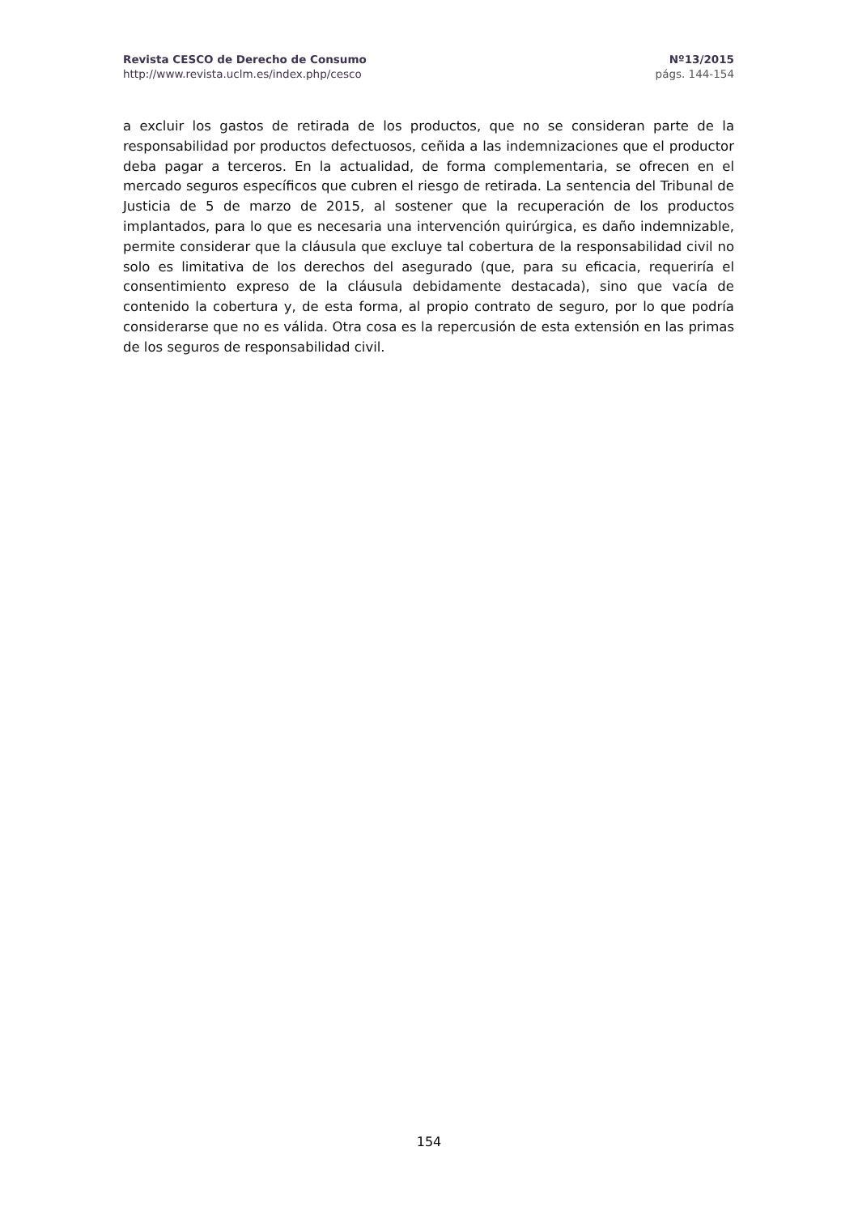Revista CESCO de Derecho de Consumo Nº13/2015
http://www.revista.uclm.es/index.php/cesco págs. 144-154
a excluir los gastos de retirada de los productos, que no se consideran parte de la responsabilidad por productos defectuosos, ceñida a las indemnizaciones que el productor deba pagar a terceros. En la actualidad, de forma complementaria, se ofrecen en el mercado seguros específicos que cubren el riesgo de retirada. La sentencia del Tribunal de Justicia de 5 de marzo de 2015, al sostener que la recuperación de los productos implantados, para lo que es necesaria una intervención quirúrgica, es daño indemnizable, permite considerar que la cláusula que excluye tal cobertura de la responsabilidad civil no solo es limitativa de los derechos del asegurado (que, para su eficacia, requeriría el consentimiento expreso de la cláusula debidamente destacada), sino que vacía de contenido la cobertura y, de esta forma, al propio contrato de seguro, por lo que podría considerarse que no es válida. Otra cosa es la repercusión de esta extensión en las primas de los seguros de responsabilidad civil.
154